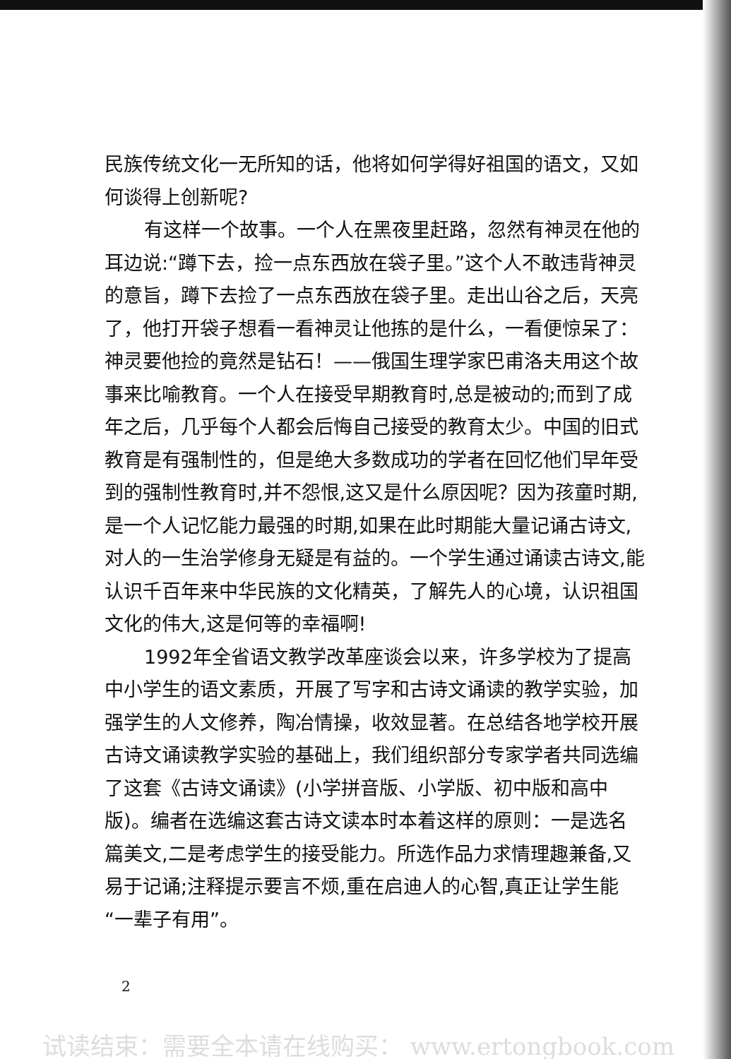民族传统文化一无所知的话，他将如何学得好祖国的语文，又如何谈得上创新呢?
有这样一个故事。一个人在黑夜里赶路，忽然有神灵在他的耳边说:“蹲下去，捡一点东西放在袋子里。”这个人不敢违背神灵的意旨，蹲下去捡了一点东西放在袋子里。走出山谷之后，天亮了，他打开袋子想看一看神灵让他拣的是什么，一看便惊呆了：神灵要他捡的竟然是钻石！——俄国生理学家巴甫洛夫用这个故事来比喻教育。一个人在接受早期教育时,总是被动的;而到了成年之后，几乎每个人都会后悔自己接受的教育太少。中国的旧式教育是有强制性的，但是绝大多数成功的学者在回忆他们早年受到的强制性教育时,并不怨恨,这又是什么原因呢？因为孩童时期,是一个人记忆能力最强的时期,如果在此时期能大量记诵古诗文,对人的一生治学修身无疑是有益的。一个学生通过诵读古诗文,能认识千百年来中华民族的文化精英，了解先人的心境，认识祖国文化的伟大,这是何等的幸福啊!
1992年全省语文教学改革座谈会以来，许多学校为了提高中小学生的语文素质，开展了写字和古诗文诵读的教学实验，加强学生的人文修养，陶冶情操，收效显著。在总结各地学校开展古诗文诵读教学实验的基础上，我们组织部分专家学者共同选编了这套《古诗文诵读》(小学拼音版、小学版、初中版和高中版)。编者在选编这套古诗文读本时本着这样的原则：一是选名篇美文,二是考虑学生的接受能力。所选作品力求情理趣兼备,又易于记诵;注释提示要言不烦,重在启迪人的心智,真正让学生能“一辈子有用”。
2
试读结束：需要全本请在线购买： www.ertongbook.com